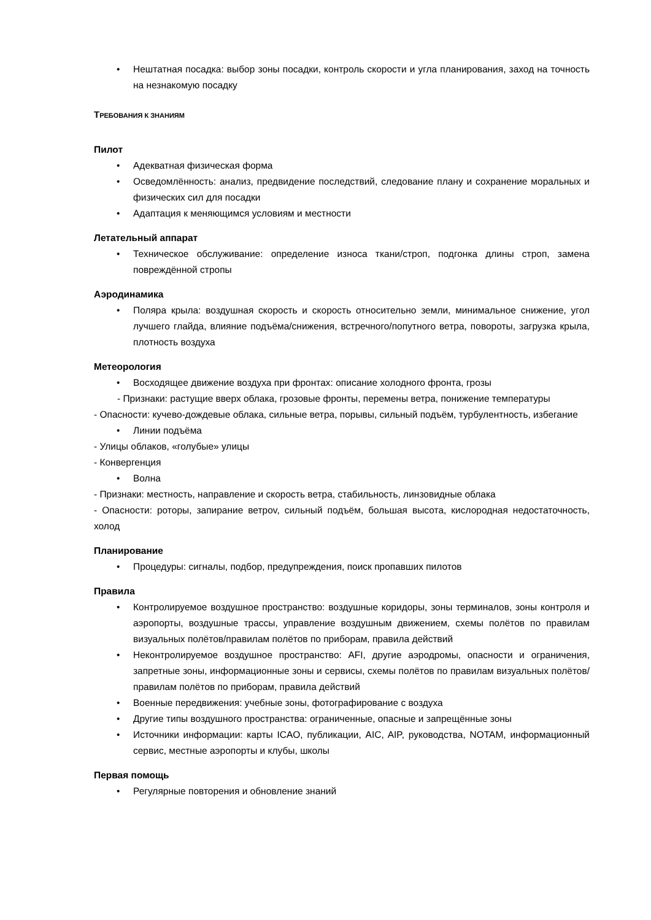• Нештатная посадка: выбор зоны посадки, контроль скорости и угла планирования, заход на точность на незнакомую посадку
ТРЕБОВАНИЯ К ЗНАНИЯМ
Пилот
• Адекватная физическая форма
• Осведомлённость: анализ, предвидение последствий, следование плану и сохранение моральных и физических сил для посадки
• Адаптация к меняющимся условиям и местности
Летательный аппарат
• Техническое обслуживание: определение износа ткани/строп, подгонка длины строп, замена повреждённой стропы
Аэродинамика
• Поляра крыла: воздушная скорость и скорость относительно земли, минимальное снижение, угол лучшего глайда, влияние подъёма/снижения, встречного/попутного ветра, повороты, загрузка крыла, плотность воздуха
Метеорология
• Восходящее движение воздуха при фронтах: описание холодного фронта, грозы
- Признаки: растущие вверх облака, грозовые фронты, перемены ветра, понижение температуры
- Опасности: кучево-дождевые облака, сильные ветра, порывы, сильный подъём, турбулентность, избегание
• Линии подъёма
- Улицы облаков, «голубые» улицы
- Конвергенция
• Волна
- Признаки: местность, направление и скорость ветра, стабильность, линзовидные облака
- Опасности: роторы, запирание ветрov, сильный подъём, большая высота, кислородная недостаточность, холод
Планирование
• Процедуры: сигналы, подбор, предупреждения, поиск пропавших пилотов
Правила
• Контролируемое воздушное пространство: воздушные коридоры, зоны терминалов, зоны контроля и аэропорты, воздушные трассы, управление воздушным движением, схемы полётов по правилам визуальных полётов/правилам полётов по приборам, правила действий
• Неконтролируемое воздушное пространство: AFI, другие аэродромы, опасности и ограничения, запретные зоны, информационные зоны и сервисы, схемы полётов по правилам визуальных полётов/правилам полётов по приборам, правила действий
• Военные передвижения: учебные зоны, фотографирование с воздуха
• Другие типы воздушного пространства: ограниченные, опасные и запрещённые зоны
• Источники информации: карты ICAO, публикации, AIC, AIP, руководства, NOTAM, информационный сервис, местные аэропорты и клубы, школы
Первая помощь
• Регулярные повторения и обновление знаний